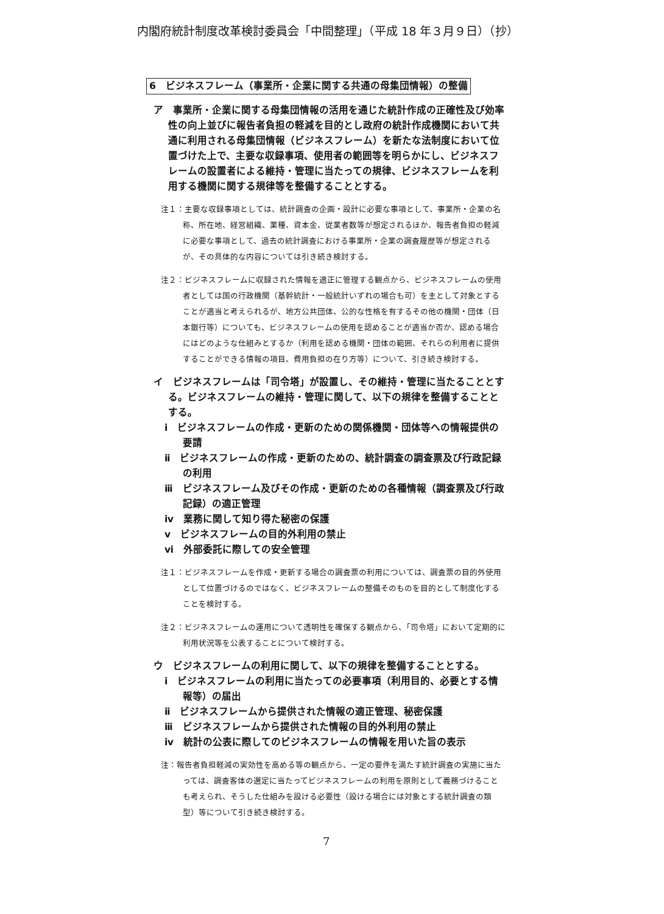内閣府統計制度改革検討委員会「中間整理」（平成 18 年３月９日）（抄）
6　ビジネスフレーム（事業所・企業に関する共通の母集団情報）の整備
ア　事業所・企業に関する母集団情報の活用を通じた統計作成の正確性及び効率性の向上並びに報告者負担の軽減を目的とし政府の統計作成機関において共通に利用される母集団情報（ビジネスフレーム）を新たな法制度において位置づけた上で、主要な収録事項、使用者の範囲等を明らかにし、ビジネスフレームの設置者による維持・管理に当たっての規律、ビジネスフレームを利用する機関に関する規律等を整備することとする。
注１：主要な収録事項としては、統計調査の企画・設計に必要な事項として、事業所・企業の名称、所在地、経営組織、業種、資本金、従業者数等が想定されるほか、報告者負担の軽減に必要な事項として、過去の統計調査における事業所・企業の調査履歴等が想定されるが、その具体的な内容については引き続き検討する。
注２：ビジネスフレームに収録された情報を適正に管理する観点から、ビジネスフレームの使用者としては国の行政機関（基幹統計・一般統計いずれの場合も可）を主として対象とすることが適当と考えられるが、地方公共団体、公的な性格を有するその他の機関・団体（日本銀行等）についても、ビジネスフレームの使用を認めることが適当か否か、認める場合にはどのような仕組みとするか（利用を認める機関・団体の範囲、それらの利用者に提供することができる情報の項目、費用負担の在り方等）について、引き続き検討する。
イ　ビジネスフレームは「司令塔」が設置し、その維持・管理に当たることとする。ビジネスフレームの維持・管理に関して、以下の規律を整備することとする。
ⅰ　ビジネスフレームの作成・更新のための関係機関・団体等への情報提供の要請
ⅱ　ビジネスフレームの作成・更新のための、統計調査の調査票及び行政記録の利用
ⅲ　ビジネスフレーム及びその作成・更新のための各種情報（調査票及び行政記録）の適正管理
ⅳ　業務に関して知り得た秘密の保護
ⅴ　ビジネスフレームの目的外利用の禁止
ⅵ　外部委託に際しての安全管理
注１：ビジネスフレームを作成・更新する場合の調査票の利用については、調査票の目的外使用として位置づけるのではなく、ビジネスフレームの整備そのものを目的として制度化することを検討する。
注２：ビジネスフレームの運用について透明性を確保する観点から、「司令塔」において定期的に利用状況等を公表することについて検討する。
ウ　ビジネスフレームの利用に関して、以下の規律を整備することとする。
ⅰ　ビジネスフレームの利用に当たっての必要事項（利用目的、必要とする情報等）の届出
ⅱ　ビジネスフレームから提供された情報の適正管理、秘密保護
ⅲ　ビジネスフレームから提供された情報の目的外利用の禁止
ⅳ　統計の公表に際してのビジネスフレームの情報を用いた旨の表示
注：報告者負担軽減の実効性を高める等の観点から、一定の要件を満たす統計調査の実施に当たっては、調査客体の選定に当たってビジネスフレームの利用を原則として義務づけることも考えられ、そうした仕組みを設ける必要性（設ける場合には対象とする統計調査の類型）等について引き続き検討する。
7